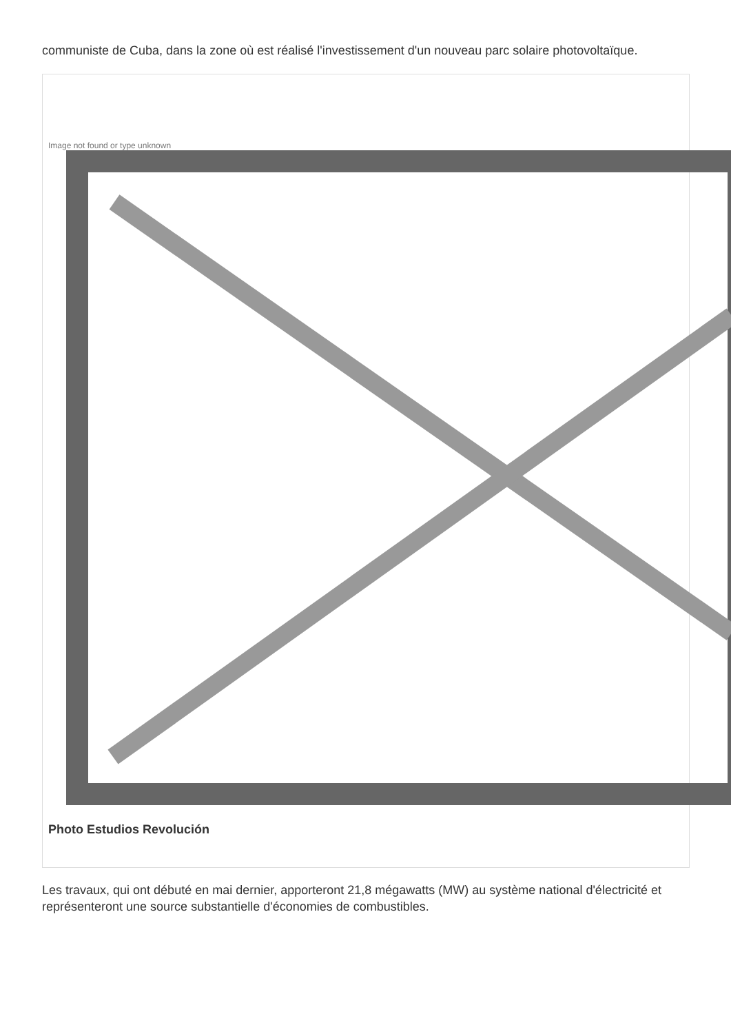communiste de Cuba, dans la zone où est réalisé l'investissement d'un nouveau parc solaire photovoltaïque.
Image not found or type unknown
Photo Estudios Revolución
Les travaux, qui ont débuté en mai dernier, apporteront 21,8 mégawatts (MW) au système national d'électricité et représenteront une source substantielle d'économies de combustibles.